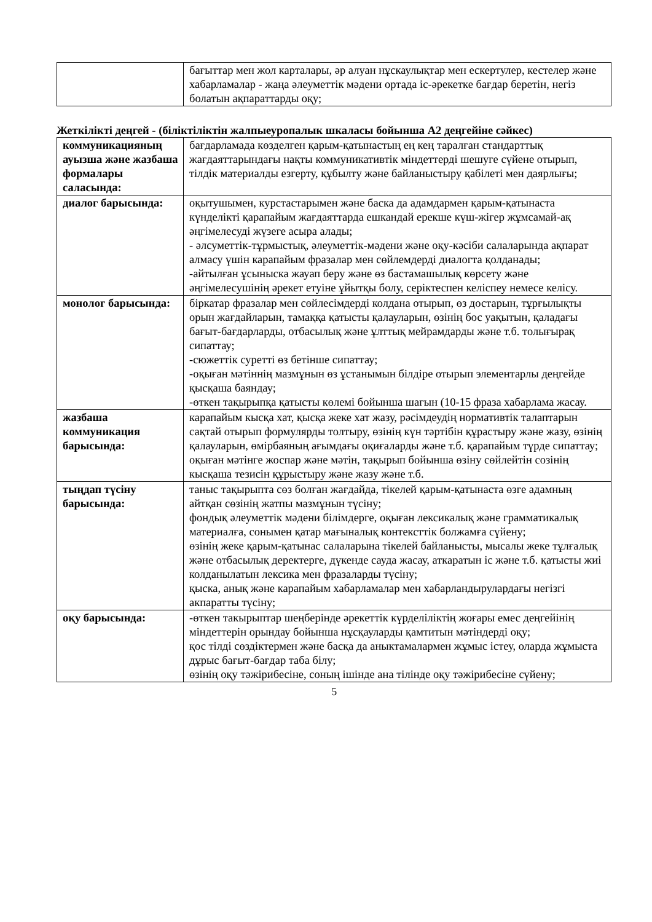| | бағыттар мен жол карталары, әр алуан нұскаулықтар мен ескертулер, кестелер және хабарламалар - жаңа әлеуметтік мәдени ортада іс-әрекетке бағдар беретін, негіз болатын ақпараттарды оқу; |
Жеткілікті деңгей - (біліктіліктін жалпыеуропалык шкаласы бойынша А2 деңгейіне сәйкес)
| коммуникацияның ауызша және жазбаша формалары саласында: | бағдарламада көзделген қарым-қатынастың ең кең таралған стандарттық жағдаяттарындағы нақты коммуникативтік міндеттерді шешуге сүйене отырып, тілдік материалды езгерту, құбылту және байланыстыру қабілеті мен даярлығы; |
| диалог барысында: | оқытушымен, курстастарымен және баска да адамдармен қарым-қатынаста күнделікті қарапайым жағдаяттарда ешкандай ерекше күш-жігер жұмсамай-ақ әңгімелесуді жүзеге асыра алады; - әлсуметтік-тұрмыстық, әлеуметтік-мәдени және оқу-кәсіби салаларында ақпарат алмасу үшін карапайым фразалар мен сөйлемдерді диалогта қолданады; -айтылған ұсыныска жауап беру және өз бастамашылық көрсету және әңгімелесушінің әрекет етуіне ұйытқы болу, серіктеспен келіспеу немесе келісу. |
| монолог барысында: | біркатар фразалар мен сөйлесімдерді колдана отырып, өз достарын, тұрғылықты орын жағдайларын, тамаққа қатысты қалауларын, өзінің бос уақытын, қаладағы бағыт-бағдарларды, отбасылық және ұлттық мейрамдарды және т.б. толығырақ сипаттау; -сюжеттік суретті өз бетінше сипаттау; -оқыған мәтіннің мазмұнын өз ұстанымын білдіре отырып элементарлы деңгейде қысқаша баяндау; -өткен тақырыпқа қатысты көлемі бойынша шагын (10-15 фраза хабарлама жасау. |
| жазбаша коммуникация барысында: | карапайым кысқа хат, қысқа жеке хат жазу, рәсімдеудің нормативтік талаптарын сақтай отырып формулярды толтыру, өзінің күн тәртібін құрастыру және жазу, өзінің қалауларын, өмірбаяның ағымдағы оқиғаларды және т.б. қарапайым түрде сипаттау; оқыған мәтінге жоспар және мәтін, тақырып бойынша өзіну сөйлейтін созінің кысқаша тезисін құрыстыру және жазу және т.б. |
| тыңдап түсіну барысында: | таныс тақырыпта сөз болған жағдайда, тікелей қарым-қатынаста өзге адамның айтқан сөзінің жатпы мазмұнын түсіну; фондық әлеуметтік мәдени білімдерге, оқыған лексикалық және грамматикалық материалға, сонымен қатар мағыналық контексттік болжамға сүйену; өзінің жеке қарым-қатынас салаларына тікелей байланысты, мысалы жеке тұлғалық және отбасылық деректерге, дүкенде сауда жасау, аткаратын іс және т.б. қатысты жиі колданылатын лексика мен фразаларды түсіну; қыска, анық және карапайым хабарламалар мен хабарландырулардағы негізгі акпаратты түсіну; |
| оқу барысында: | -өткен такырыптар шеңберінде әрекеттік күрделіліктің жоғары емес деңгейінің міндеттерін орындау бойынша нұсқауларды қамтитын мәтіндерді оқу; қос тілді сөздіктермен және басқа да аныктамалармен жұмыс істеу, оларда жұмыста дұрыс бағыт-бағдар таба білу; өзінің оқу тәжірибесіне, соның ішінде ана тілінде оқу тәжірибесіне сүйену; |
5